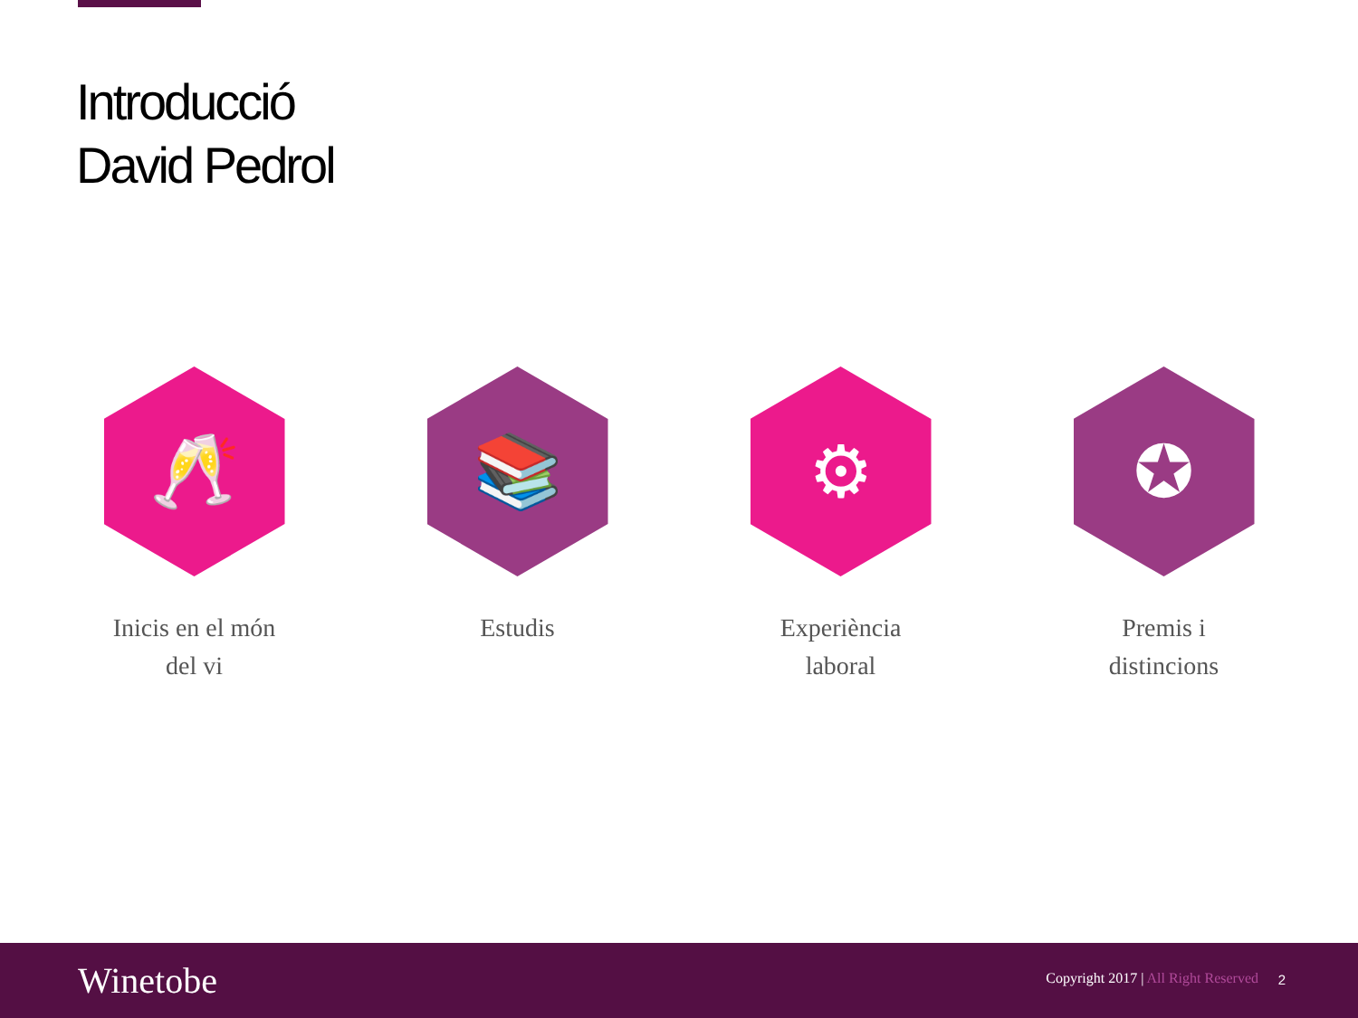Introducció
David Pedrol
🥂
Inicis en el món
del vi
📚
Estudis
⚙
Experiència
laboral
✪
Premis i
distincions
Winetobe
Copyright 2017 | All Right Reserved
2